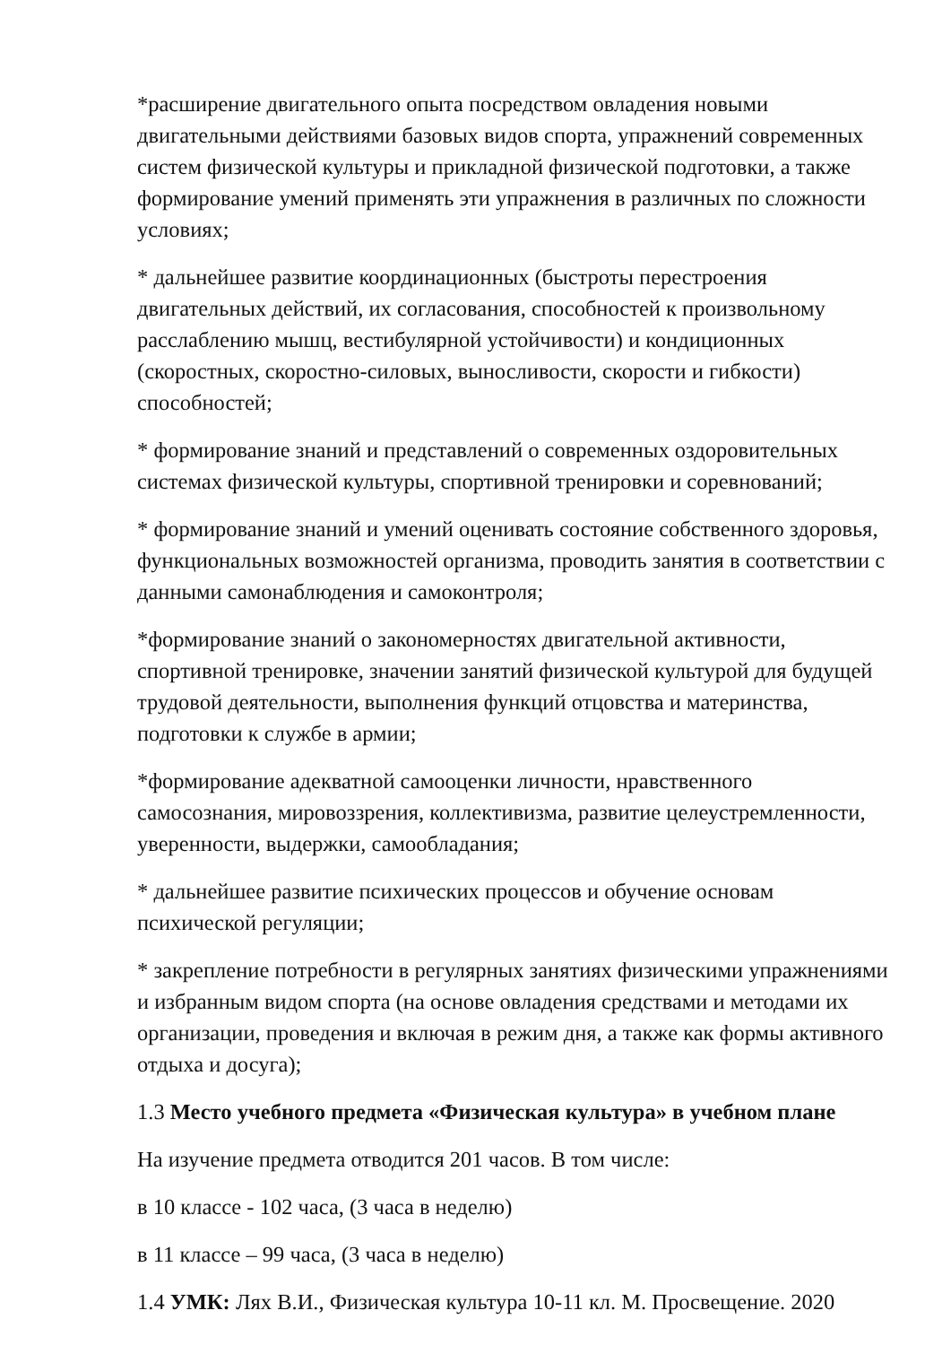*расширение двигательного опыта посредством овладения новыми двигательными действиями базовых видов спорта, упражнений современных систем физической культуры и прикладной физической подготовки, а также формирование умений применять эти упражнения в различных по сложности условиях;
* дальнейшее развитие координационных (быстроты перестроения двигательных действий, их согласования, способностей к произвольному расслаблению мышц, вестибулярной устойчивости) и кондиционных (скоростных, скоростно-силовых, выносливости, скорости и гибкости) способностей;
* формирование знаний и представлений о современных оздоровительных системах физической культуры, спортивной тренировки и соревнований;
* формирование знаний и умений оценивать состояние собственного здоровья, функциональных возможностей организма, проводить занятия в соответствии с данными самонаблюдения и самоконтроля;
*формирование знаний о закономерностях двигательной активности, спортивной тренировке, значении занятий физической культурой для будущей трудовой деятельности, выполнения функций отцовства и материнства, подготовки к службе в армии;
*формирование адекватной самооценки личности, нравственного самосознания, мировоззрения, коллективизма, развитие целеустремленности, уверенности, выдержки, самообладания;
* дальнейшее развитие психических процессов и обучение основам психической регуляции;
* закрепление потребности в регулярных занятиях физическими упражнениями и избранным видом спорта (на основе овладения средствами и методами их организации, проведения и включая в режим дня, а также как формы активного отдыха и досуга);
1.3 Место учебного предмета «Физическая культура» в учебном плане
На изучение предмета отводится 201 часов. В том числе:
в 10 классе - 102 часа, (3 часа в неделю)
в 11 классе – 99 часа, (3 часа в неделю)
1.4 УМК: Лях В.И., Физическая культура 10-11 кл. М. Просвещение. 2020